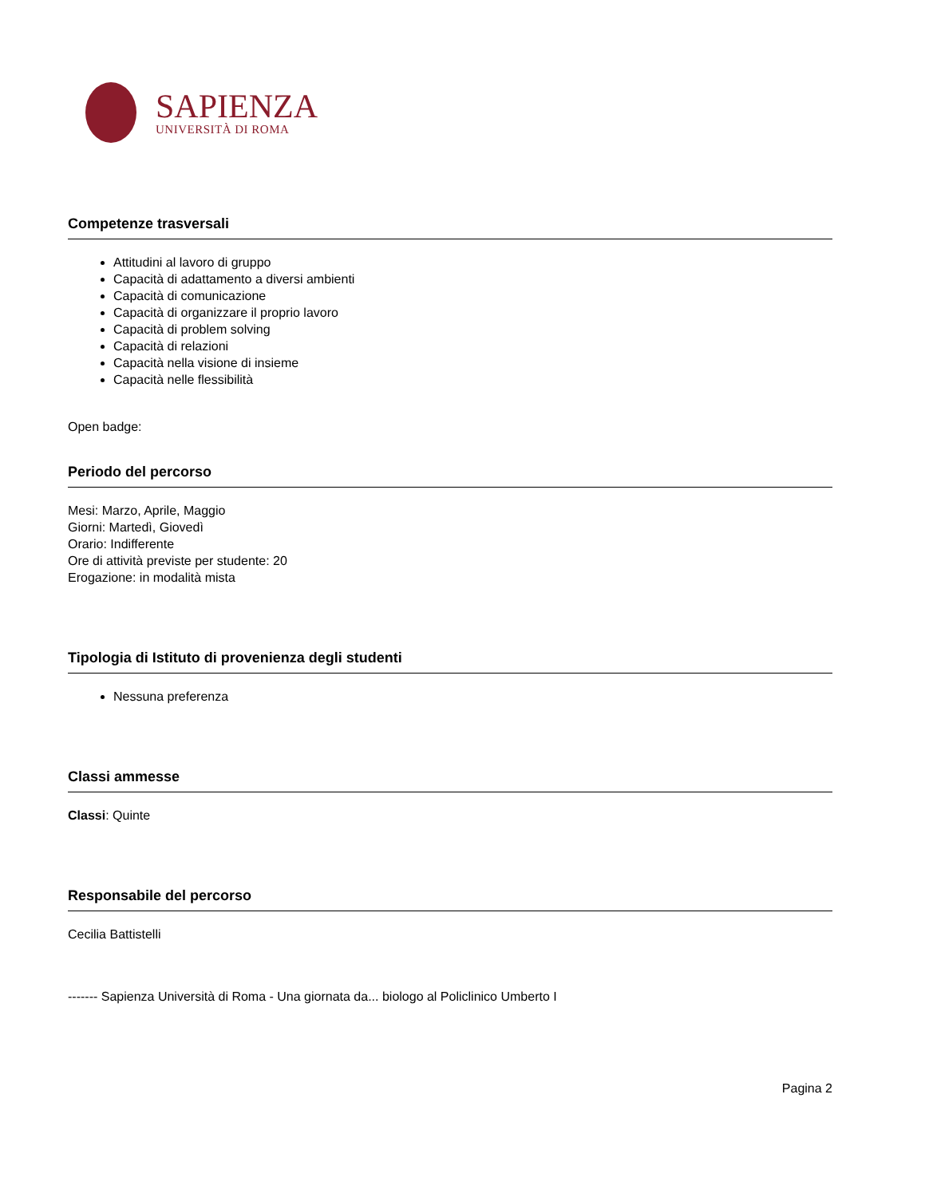SAPIENZA
UNIVERSITÀ DI ROMA
Competenze trasversali
Attitudini al lavoro di gruppo
Capacità di adattamento a diversi ambienti
Capacità di comunicazione
Capacità di organizzare il proprio lavoro
Capacità di problem solving
Capacità di relazioni
Capacità nella visione di insieme
Capacità nelle flessibilità
Open badge:
Periodo del percorso
Mesi: Marzo, Aprile, Maggio
Giorni: Martedì, Giovedì
Orario: Indifferente
Ore di attività previste per studente: 20
Erogazione: in modalità mista
Tipologia di Istituto di provenienza degli studenti
Nessuna preferenza
Classi ammesse
Classi: Quinte
Responsabile del percorso
Cecilia Battistelli
------- Sapienza Università di Roma - Una giornata da... biologo al Policlinico Umberto I
Pagina 2